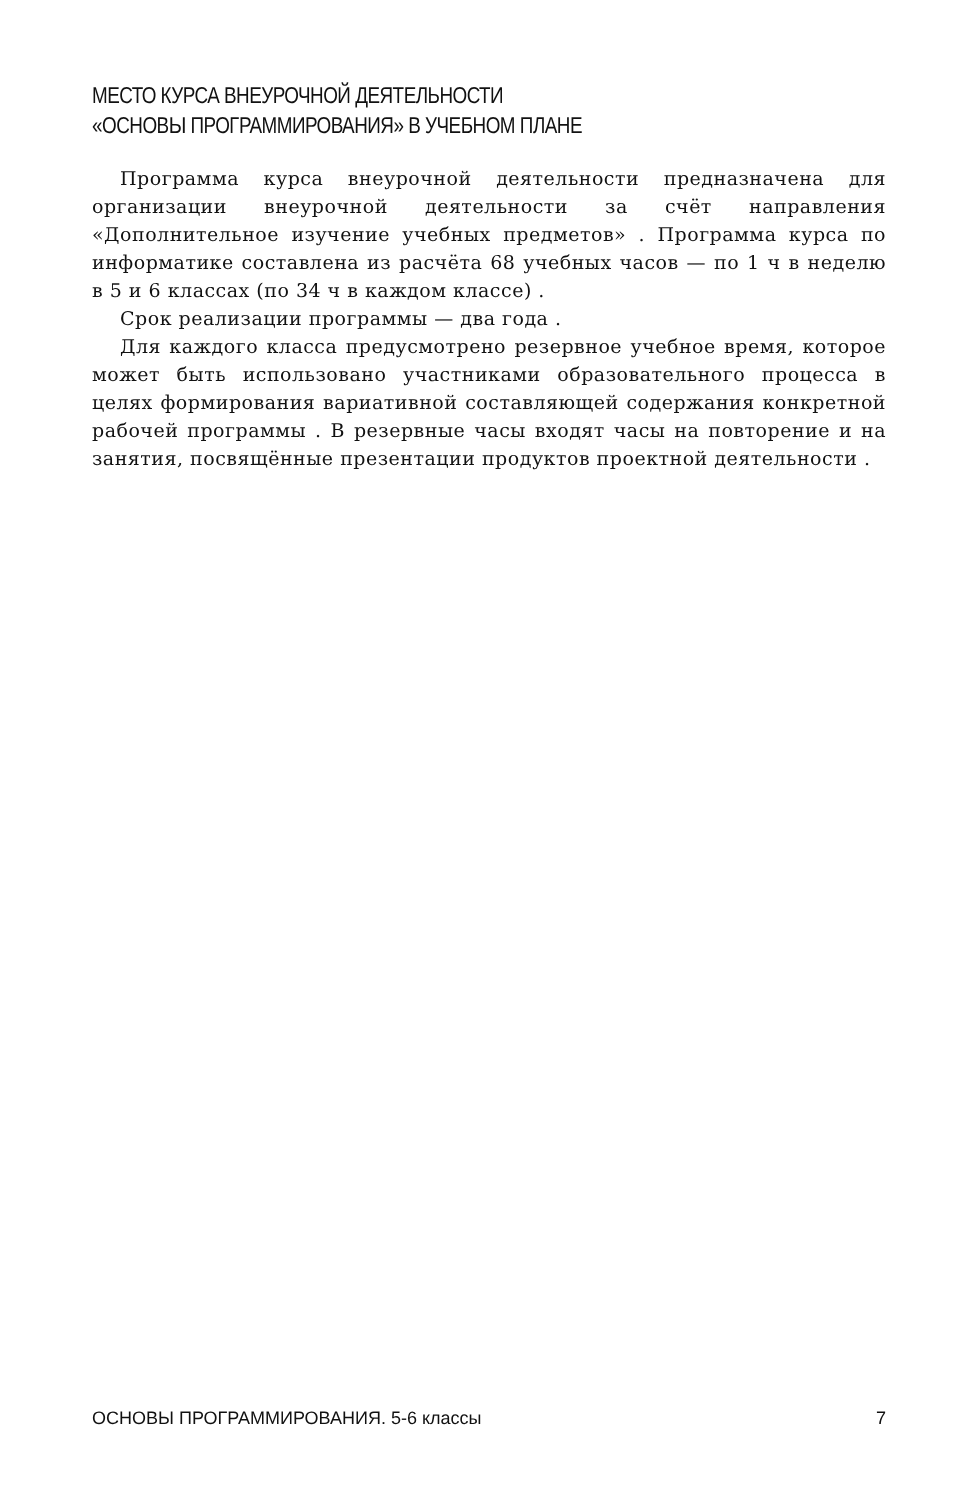МЕСТО КУРСА ВНЕУРОЧНОЙ ДЕЯТЕЛЬНОСТИ
«ОСНОВЫ ПРОГРАММИРОВАНИЯ» В УЧЕБНОМ ПЛАНЕ
Программа курса внеурочной деятельности предназначена для организации внеурочной деятельности за счёт направления «Дополнительное изучение учебных предметов» . Программа курса по информатике составлена из расчёта 68 учебных часов — по 1 ч в неделю в 5 и 6 классах (по 34 ч в каждом классе) .
Срок реализации программы — два года .
Для каждого класса предусмотрено резервное учебное время, которое может быть использовано участниками образовательного процесса в целях формирования вариативной составляющей содержания конкретной рабочей программы . В резервные часы входят часы на повторение и на занятия, посвящённые презентации продуктов проектной деятельности .
ОСНОВЫ ПРОГРАММИРОВАНИЯ. 5-6 классы 7